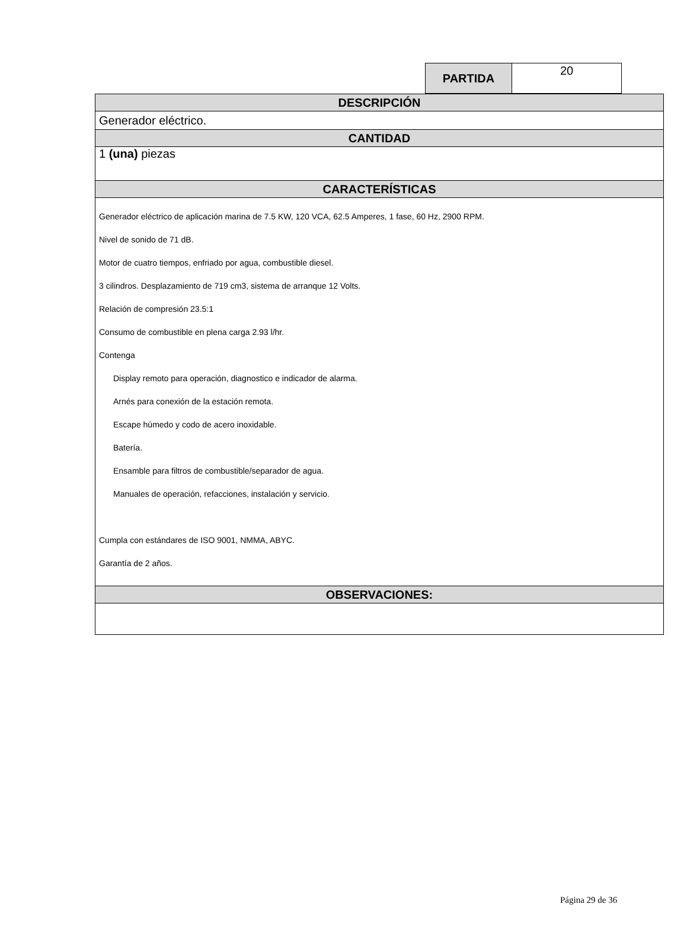| PARTIDA | 20 |
| DESCRIPCIÓN |
| Generador eléctrico. |
| CANTIDAD |
| 1 (una) piezas |
| CARACTERÍSTICAS |
| Generador eléctrico de aplicación marina de 7.5 KW, 120 VCA, 62.5 Amperes, 1 fase, 60 Hz, 2900 RPM. Nivel de sonido de 71 dB. Motor de cuatro tiempos, enfriado por agua, combustible diesel. 3 cilindros. Desplazamiento de 719 cm3, sistema de arranque 12 Volts. Relación de compresión 23.5:1 Consumo de combustible en plena carga 2.93 l/hr. Contenga Display remoto para operación, diagnostico e indicador de alarma. Arnés para conexión de la estación remota. Escape húmedo y codo de acero inoxidable. Batería. Ensamble para filtros de combustible/separador de agua. Manuales de operación, refacciones, instalación y servicio. Cumpla con estándares de ISO 9001, NMMA, ABYC. Garantía de 2 años. |
| OBSERVACIONES: |
Página 29 de 36